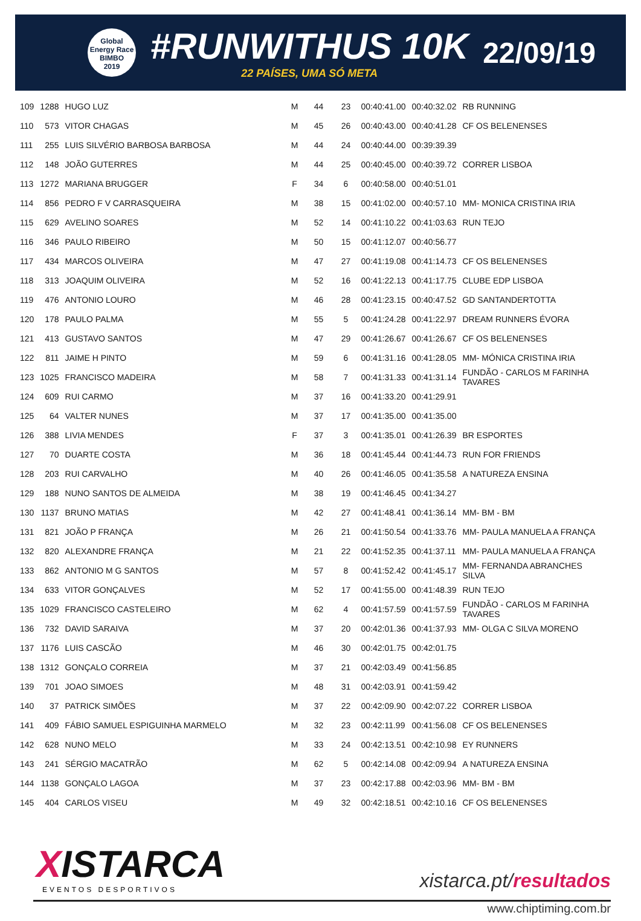Global Energy Race
BIMBO
2019
#RUNWITHUS 10K
22 PAÍSES, UMA SÓ META
22/09/19
| 109 | 1288 | HUGO LUZ | M | 44 | 23 | 00:40:41.00 | 00:40:32.02 | RB RUNNING |
| 110 | 573 | VITOR CHAGAS | M | 45 | 26 | 00:40:43.00 | 00:40:41.28 | CF OS BELENENSES |
| 111 | 255 | LUIS SILVÉRIO BARBOSA BARBOSA | M | 44 | 24 | 00:40:44.00 | 00:39:39.39 | |
| 112 | 148 | JOÃO GUTERRES | M | 44 | 25 | 00:40:45.00 | 00:40:39.72 | CORRER LISBOA |
| 113 | 1272 | MARIANA BRUGGER | F | 34 | 6 | 00:40:58.00 | 00:40:51.01 | |
| 114 | 856 | PEDRO F V CARRASQUEIRA | M | 38 | 15 | 00:41:02.00 | 00:40:57.10 | MM- MONICA CRISTINA IRIA |
| 115 | 629 | AVELINO SOARES | M | 52 | 14 | 00:41:10.22 | 00:41:03.63 | RUN TEJO |
| 116 | 346 | PAULO RIBEIRO | M | 50 | 15 | 00:41:12.07 | 00:40:56.77 | |
| 117 | 434 | MARCOS OLIVEIRA | M | 47 | 27 | 00:41:19.08 | 00:41:14.73 | CF OS BELENENSES |
| 118 | 313 | JOAQUIM OLIVEIRA | M | 52 | 16 | 00:41:22.13 | 00:41:17.75 | CLUBE EDP LISBOA |
| 119 | 476 | ANTONIO LOURO | M | 46 | 28 | 00:41:23.15 | 00:40:47.52 | GD SANTANDERTOTTA |
| 120 | 178 | PAULO PALMA | M | 55 | 5 | 00:41:24.28 | 00:41:22.97 | DREAM RUNNERS ÉVORA |
| 121 | 413 | GUSTAVO SANTOS | M | 47 | 29 | 00:41:26.67 | 00:41:26.67 | CF OS BELENENSES |
| 122 | 811 | JAIME H PINTO | M | 59 | 6 | 00:41:31.16 | 00:41:28.05 | MM- MÓNICA CRISTINA IRIA |
| 123 | 1025 | FRANCISCO MADEIRA | M | 58 | 7 | 00:41:31.33 | 00:41:31.14 | FUNDÃO - CARLOS M FARINHA TAVARES |
| 124 | 609 | RUI CARMO | M | 37 | 16 | 00:41:33.20 | 00:41:29.91 | |
| 125 | 64 | VALTER NUNES | M | 37 | 17 | 00:41:35.00 | 00:41:35.00 | |
| 126 | 388 | LIVIA MENDES | F | 37 | 3 | 00:41:35.01 | 00:41:26.39 | BR ESPORTES |
| 127 | 70 | DUARTE COSTA | M | 36 | 18 | 00:41:45.44 | 00:41:44.73 | RUN FOR FRIENDS |
| 128 | 203 | RUI CARVALHO | M | 40 | 26 | 00:41:46.05 | 00:41:35.58 | A NATUREZA ENSINA |
| 129 | 188 | NUNO SANTOS DE ALMEIDA | M | 38 | 19 | 00:41:46.45 | 00:41:34.27 | |
| 130 | 1137 | BRUNO MATIAS | M | 42 | 27 | 00:41:48.41 | 00:41:36.14 | MM- BM - BM |
| 131 | 821 | JOÃO P FRANÇA | M | 26 | 21 | 00:41:50.54 | 00:41:33.76 | MM- PAULA MANUELA A FRANÇA |
| 132 | 820 | ALEXANDRE FRANÇA | M | 21 | 22 | 00:41:52.35 | 00:41:37.11 | MM- PAULA MANUELA A FRANÇA |
| 133 | 862 | ANTONIO M G SANTOS | M | 57 | 8 | 00:41:52.42 | 00:41:45.17 | MM- FERNANDA ABRANCHES SILVA |
| 134 | 633 | VITOR GONÇALVES | M | 52 | 17 | 00:41:55.00 | 00:41:48.39 | RUN TEJO |
| 135 | 1029 | FRANCISCO CASTELEIRO | M | 62 | 4 | 00:41:57.59 | 00:41:57.59 | FUNDÃO - CARLOS M FARINHA TAVARES |
| 136 | 732 | DAVID SARAIVA | M | 37 | 20 | 00:42:01.36 | 00:41:37.93 | MM- OLGA C SILVA MORENO |
| 137 | 1176 | LUIS CASCÃO | M | 46 | 30 | 00:42:01.75 | 00:42:01.75 | |
| 138 | 1312 | GONÇALO CORREIA | M | 37 | 21 | 00:42:03.49 | 00:41:56.85 | |
| 139 | 701 | JOAO SIMOES | M | 48 | 31 | 00:42:03.91 | 00:41:59.42 | |
| 140 | 37 | PATRICK SIMÕES | M | 37 | 22 | 00:42:09.90 | 00:42:07.22 | CORRER LISBOA |
| 141 | 409 | FÁBIO SAMUEL ESPIGUINHA MARMELO | M | 32 | 23 | 00:42:11.99 | 00:41:56.08 | CF OS BELENENSES |
| 142 | 628 | NUNO MELO | M | 33 | 24 | 00:42:13.51 | 00:42:10.98 | EY RUNNERS |
| 143 | 241 | SÉRGIO MACATRÃO | M | 62 | 5 | 00:42:14.08 | 00:42:09.94 | A NATUREZA ENSINA |
| 144 | 1138 | GONÇALO LAGOA | M | 37 | 23 | 00:42:17.88 | 00:42:03.96 | MM- BM - BM |
| 145 | 404 | CARLOS VISEU | M | 49 | 32 | 00:42:18.51 | 00:42:10.16 | CF OS BELENENSES |
XISTARCA
EVENTOS DESPORTIVOS
xistarca.pt/resultados
www.chiptiming.com.br